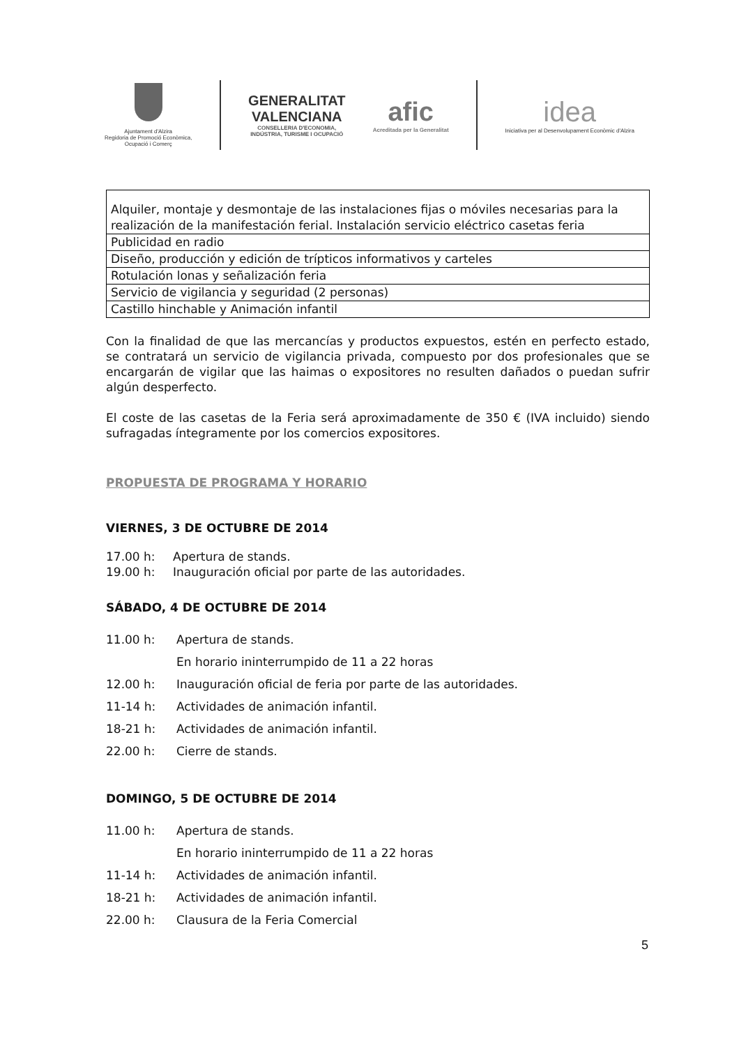Ajuntament d'Alzira
Regidoria de Promoció Econòmica,
Ocupació i Comerç
GENERALITAT
VALENCIANA
CONSELLERIA D'ECONOMIA,
INDÚSTRIA, TURISME I OCUPACIÓ
afic
Acreditada per la Generalitat
idea
Iniciativa per al Desenvolupament Econòmic d'Alzira
| Alquiler, montaje y desmontaje de las instalaciones fijas o móviles necesarias para la realización de la manifestación ferial. Instalación servicio eléctrico casetas feria |
| Publicidad en radio |
| Diseño, producción y edición de trípticos informativos y carteles |
| Rotulación lonas y señalización feria |
| Servicio de vigilancia y seguridad (2 personas) |
| Castillo hinchable y Animación infantil |
Con la finalidad de que las mercancías y productos expuestos, estén en perfecto estado, se contratará un servicio de vigilancia privada, compuesto por dos profesionales que se encargarán de vigilar que las haimas o expositores no resulten dañados o puedan sufrir algún desperfecto.
El coste de las casetas de la Feria será aproximadamente de 350 € (IVA incluido) siendo sufragadas íntegramente por los comercios expositores.
PROPUESTA DE PROGRAMA Y HORARIO
VIERNES, 3 DE OCTUBRE DE 2014
17.00 h: Apertura de stands.
19.00 h: Inauguración oficial por parte de las autoridades.
SÁBADO, 4 DE OCTUBRE DE 2014
11.00 h: Apertura de stands.
En horario ininterrumpido de 11 a 22 horas
12.00 h: Inauguración oficial de feria por parte de las autoridades.
11-14 h: Actividades de animación infantil.
18-21 h: Actividades de animación infantil.
22.00 h: Cierre de stands.
DOMINGO, 5 DE OCTUBRE DE 2014
11.00 h: Apertura de stands.
En horario ininterrumpido de 11 a 22 horas
11-14 h: Actividades de animación infantil.
18-21 h: Actividades de animación infantil.
22.00 h: Clausura de la Feria Comercial
5